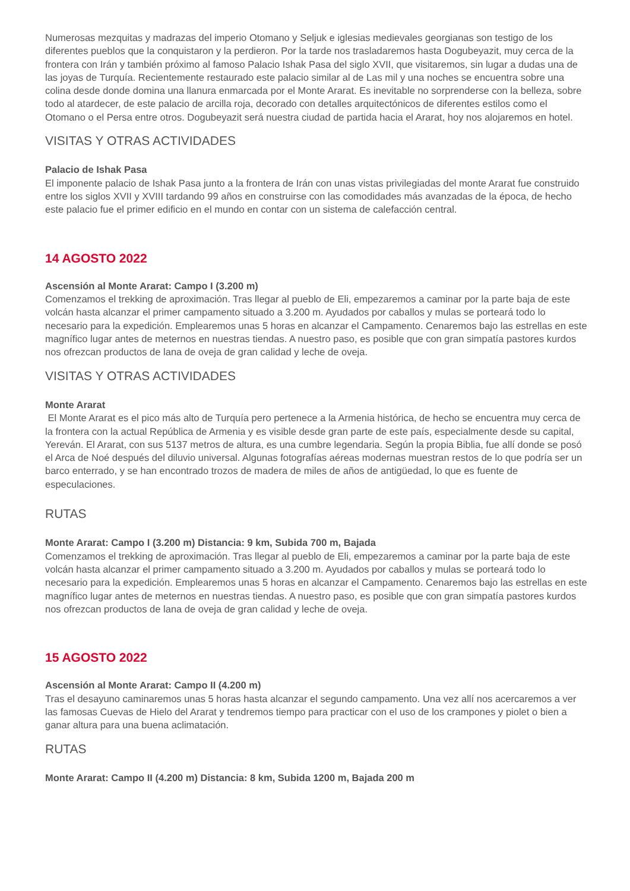Numerosas mezquitas y madrazas del imperio Otomano y Seljuk e iglesias medievales georgianas son testigo de los diferentes pueblos que la conquistaron y la perdieron. Por la tarde nos trasladaremos hasta Dogubeyazit, muy cerca de la frontera con Irán y también próximo al famoso Palacio Ishak Pasa del siglo XVII, que visitaremos, sin lugar a dudas una de las joyas de Turquía. Recientemente restaurado este palacio similar al de Las mil y una noches se encuentra sobre una colina desde donde domina una llanura enmarcada por el Monte Ararat. Es inevitable no sorprenderse con la belleza, sobre todo al atardecer, de este palacio de arcilla roja, decorado con detalles arquitectónicos de diferentes estilos como el Otomano o el Persa entre otros. Dogubeyazit será nuestra ciudad de partida hacia el Ararat, hoy nos alojaremos en hotel.
VISITAS Y OTRAS ACTIVIDADES
Palacio de Ishak Pasa
El imponente palacio de Ishak Pasa junto a la frontera de Irán con unas vistas privilegiadas del monte Ararat fue construido entre los siglos XVII y XVIII tardando 99 años en construirse con las comodidades más avanzadas de la época, de hecho este palacio fue el primer edificio en el mundo en contar con un sistema de calefacción central.
14 AGOSTO 2022
Ascensión al Monte Ararat: Campo I (3.200 m)
Comenzamos el trekking de aproximación. Tras llegar al pueblo de Eli, empezaremos a caminar por la parte baja de este volcán hasta alcanzar el primer campamento situado a 3.200 m. Ayudados por caballos y mulas se porteará todo lo necesario para la expedición. Emplearemos unas 5 horas en alcanzar el Campamento. Cenaremos bajo las estrellas en este magnífico lugar antes de meternos en nuestras tiendas. A nuestro paso, es posible que con gran simpatía pastores kurdos nos ofrezcan productos de lana de oveja de gran calidad y leche de oveja.
VISITAS Y OTRAS ACTIVIDADES
Monte Ararat
El Monte Ararat es el pico más alto de Turquía pero pertenece a la Armenia histórica, de hecho se encuentra muy cerca de la frontera con la actual República de Armenia y es visible desde gran parte de este país, especialmente desde su capital, Yereván. El Ararat, con sus 5137 metros de altura, es una cumbre legendaria. Según la propia Biblia, fue allí donde se posó el Arca de Noé después del diluvio universal. Algunas fotografías aéreas modernas muestran restos de lo que podría ser un barco enterrado, y se han encontrado trozos de madera de miles de años de antigüedad, lo que es fuente de especulaciones.
RUTAS
Monte Ararat: Campo I (3.200 m) Distancia: 9 km, Subida 700 m, Bajada
Comenzamos el trekking de aproximación. Tras llegar al pueblo de Eli, empezaremos a caminar por la parte baja de este volcán hasta alcanzar el primer campamento situado a 3.200 m. Ayudados por caballos y mulas se porteará todo lo necesario para la expedición. Emplearemos unas 5 horas en alcanzar el Campamento. Cenaremos bajo las estrellas en este magnífico lugar antes de meternos en nuestras tiendas. A nuestro paso, es posible que con gran simpatía pastores kurdos nos ofrezcan productos de lana de oveja de gran calidad y leche de oveja.
15 AGOSTO 2022
Ascensión al Monte Ararat: Campo II (4.200 m)
Tras el desayuno caminaremos unas 5 horas hasta alcanzar el segundo campamento. Una vez allí nos acercaremos a ver las famosas Cuevas de Hielo del Ararat y tendremos tiempo para practicar con el uso de los crampones y piolet o bien a ganar altura para una buena aclimatación.
RUTAS
Monte Ararat: Campo II (4.200 m) Distancia: 8 km, Subida 1200 m, Bajada 200 m